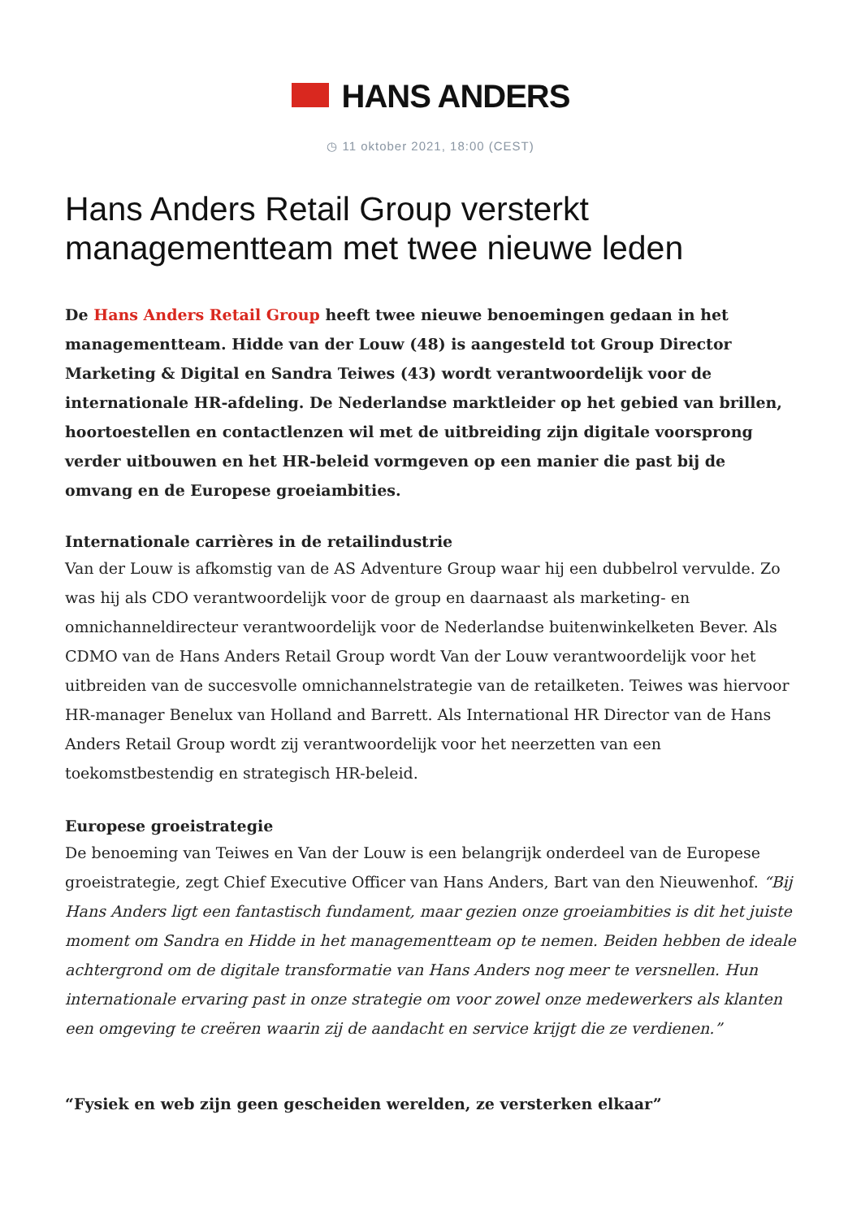HANS ANDERS
◷ 11 oktober 2021, 18:00 (CEST)
Hans Anders Retail Group versterkt managementteam met twee nieuwe leden
De Hans Anders Retail Group heeft twee nieuwe benoemingen gedaan in het managementteam. Hidde van der Louw (48) is aangesteld tot Group Director Marketing & Digital en Sandra Teiwes (43) wordt verantwoordelijk voor de internationale HR-afdeling. De Nederlandse marktleider op het gebied van brillen, hoortoestellen en contactlenzen wil met de uitbreiding zijn digitale voorsprong verder uitbouwen en het HR-beleid vormgeven op een manier die past bij de omvang en de Europese groeiambities.
Internationale carrières in de retailindustrie
Van der Louw is afkomstig van de AS Adventure Group waar hij een dubbelrol vervulde. Zo was hij als CDO verantwoordelijk voor de group en daarnaast als marketing- en omnichanneldirecteur verantwoordelijk voor de Nederlandse buitenwinkelketen Bever. Als CDMO van de Hans Anders Retail Group wordt Van der Louw verantwoordelijk voor het uitbreiden van de succesvolle omnichannelstrategie van de retailketen. Teiwes was hiervoor HR-manager Benelux van Holland and Barrett. Als International HR Director van de Hans Anders Retail Group wordt zij verantwoordelijk voor het neerzetten van een toekomstbestendig en strategisch HR-beleid.
Europese groeistrategie
De benoeming van Teiwes en Van der Louw is een belangrijk onderdeel van de Europese groeistrategie, zegt Chief Executive Officer van Hans Anders, Bart van den Nieuwenhof. “Bij Hans Anders ligt een fantastisch fundament, maar gezien onze groeiambities is dit het juiste moment om Sandra en Hidde in het managementteam op te nemen. Beiden hebben de ideale achtergrond om de digitale transformatie van Hans Anders nog meer te versnellen. Hun internationale ervaring past in onze strategie om voor zowel onze medewerkers als klanten een omgeving te creëren waarin zij de aandacht en service krijgt die ze verdienen.”
“Fysiek en web zijn geen gescheiden werelden, ze versterken elkaar”